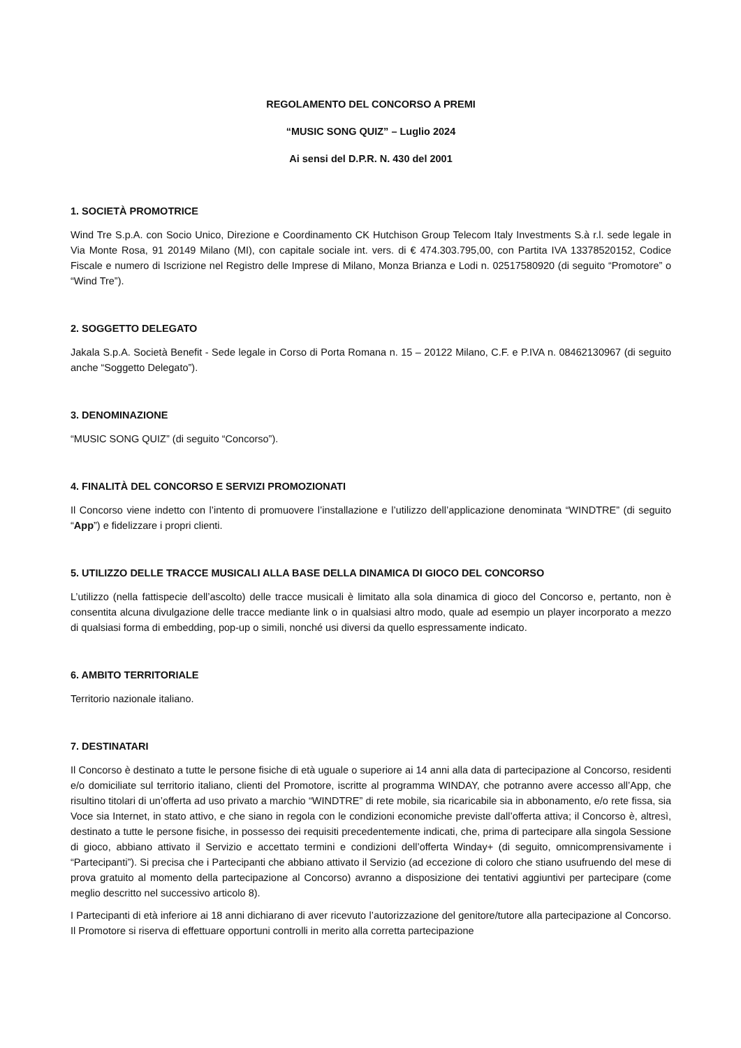REGOLAMENTO DEL CONCORSO A PREMI
“MUSIC SONG QUIZ” – Luglio 2024
Ai sensi del D.P.R. N. 430 del 2001
1. SOCIETÀ PROMOTRICE
Wind Tre S.p.A. con Socio Unico, Direzione e Coordinamento CK Hutchison Group Telecom Italy Investments S.à r.l. sede legale in Via Monte Rosa, 91 20149 Milano (MI), con capitale sociale int. vers. di € 474.303.795,00, con Partita IVA 13378520152, Codice Fiscale e numero di Iscrizione nel Registro delle Imprese di Milano, Monza Brianza e Lodi n. 02517580920 (di seguito “Promotore” o “Wind Tre”).
2. SOGGETTO DELEGATO
Jakala S.p.A. Società Benefit - Sede legale in Corso di Porta Romana n. 15 – 20122 Milano, C.F. e P.IVA n. 08462130967 (di seguito anche “Soggetto Delegato”).
3. DENOMINAZIONE
“MUSIC SONG QUIZ” (di seguito “Concorso”).
4. FINALITÀ DEL CONCORSO E SERVIZI PROMOZIONATI
Il Concorso viene indetto con l’intento di promuovere l’installazione e l’utilizzo dell’applicazione denominata “WINDTRE” (di seguito “App”) e fidelizzare i propri clienti.
5. UTILIZZO DELLE TRACCE MUSICALI ALLA BASE DELLA DINAMICA DI GIOCO DEL CONCORSO
L’utilizzo (nella fattispecie dell’ascolto) delle tracce musicali è limitato alla sola dinamica di gioco del Concorso e, pertanto, non è consentita alcuna divulgazione delle tracce mediante link o in qualsiasi altro modo, quale ad esempio un player incorporato a mezzo di qualsiasi forma di embedding, pop-up o simili, nonché usi diversi da quello espressamente indicato.
6. AMBITO TERRITORIALE
Territorio nazionale italiano.
7. DESTINATARI
Il Concorso è destinato a tutte le persone fisiche di età uguale o superiore ai 14 anni alla data di partecipazione al Concorso, residenti e/o domiciliate sul territorio italiano, clienti del Promotore, iscritte al programma WINDAY, che potranno avere accesso all’App, che risultino titolari di un’offerta ad uso privato a marchio “WINDTRE” di rete mobile, sia ricaricabile sia in abbonamento, e/o rete fissa, sia Voce sia Internet, in stato attivo, e che siano in regola con le condizioni economiche previste dall’offerta attiva; il Concorso è, altresì, destinato a tutte le persone fisiche, in possesso dei requisiti precedentemente indicati, che, prima di partecipare alla singola Sessione di gioco, abbiano attivato il Servizio e accettato termini e condizioni dell’offerta Winday+ (di seguito, omnicomprensivamente i “Partecipanti”). Si precisa che i Partecipanti che abbiano attivato il Servizio (ad eccezione di coloro che stiano usufruendo del mese di prova gratuito al momento della partecipazione al Concorso) avranno a disposizione dei tentativi aggiuntivi per partecipare (come meglio descritto nel successivo articolo 8).
I Partecipanti di età inferiore ai 18 anni dichiarano di aver ricevuto l’autorizzazione del genitore/tutore alla partecipazione al Concorso. Il Promotore si riserva di effettuare opportuni controlli in merito alla corretta partecipazione